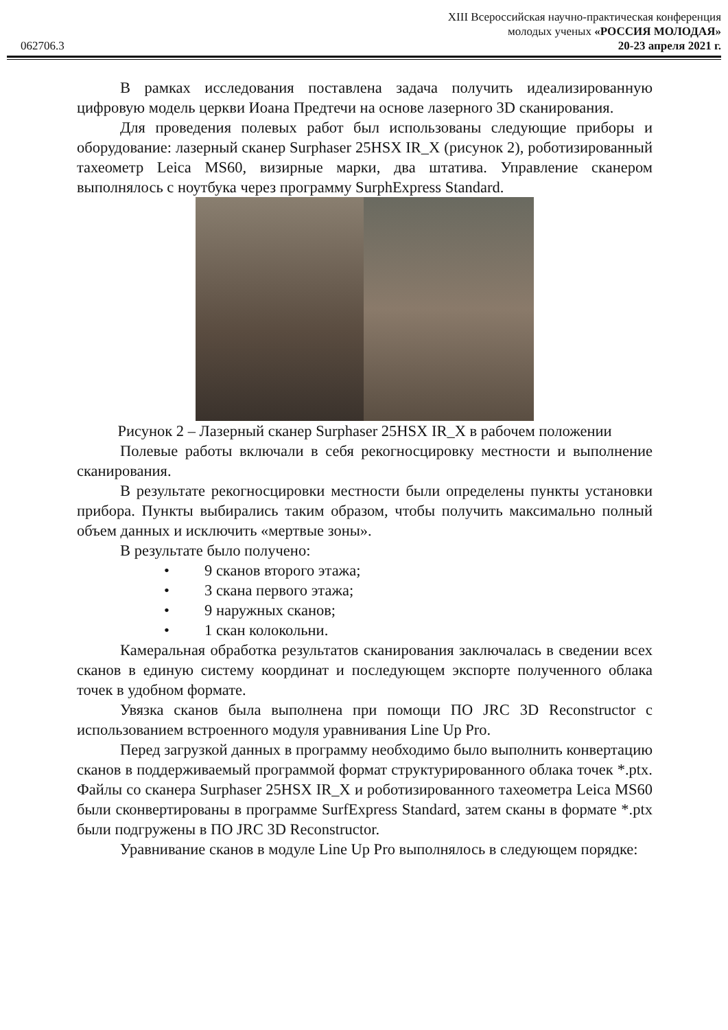XIII Всероссийская научно-практическая конференция
молодых ученых «РОССИЯ МОЛОДАЯ»
062706.3 20-23 апреля 2021 г.
В рамках исследования поставлена задача получить идеализированную цифровую модель церкви Иоана Предтечи на основе лазерного 3D сканирования.
Для проведения полевых работ был использованы следующие приборы и оборудование: лазерный сканер Surphaser 25HSX IR_X (рисунок 2), роботизированный тахеометр Leica MS60, визирные марки, два штатива. Управление сканером выполнялось с ноутбука через программу SurphExpress Standard.
Рисунок 2 – Лазерный сканер Surphaser 25HSX IR_X в рабочем положении
Полевые работы включали в себя рекогносцировку местности и выполнение сканирования.
В результате рекогносцировки местности были определены пункты установки прибора. Пункты выбирались таким образом, чтобы получить максимально полный объем данных и исключить «мертвые зоны».
В результате было получено:
• 9 сканов второго этажа;
• 3 скана первого этажа;
• 9 наружных сканов;
• 1 скан колокольни.
Камеральная обработка результатов сканирования заключалась в сведении всех сканов в единую систему координат и последующем экспорте полученного облака точек в удобном формате.
Увязка сканов была выполнена при помощи ПО JRC 3D Reconstructor с использованием встроенного модуля уравнивания Line Up Pro.
Перед загрузкой данных в программу необходимо было выполнить конвертацию сканов в поддерживаемый программой формат структурированного облака точек *.ptx. Файлы со сканера Surphaser 25HSX IR_X и роботизированного тахеометра Leica MS60 были сконвертированы в программе SurfExpress Standard, затем сканы в формате *.ptx были подгружены в ПО JRC 3D Reconstructor.
Уравнивание сканов в модуле Line Up Pro выполнялось в следующем порядке: